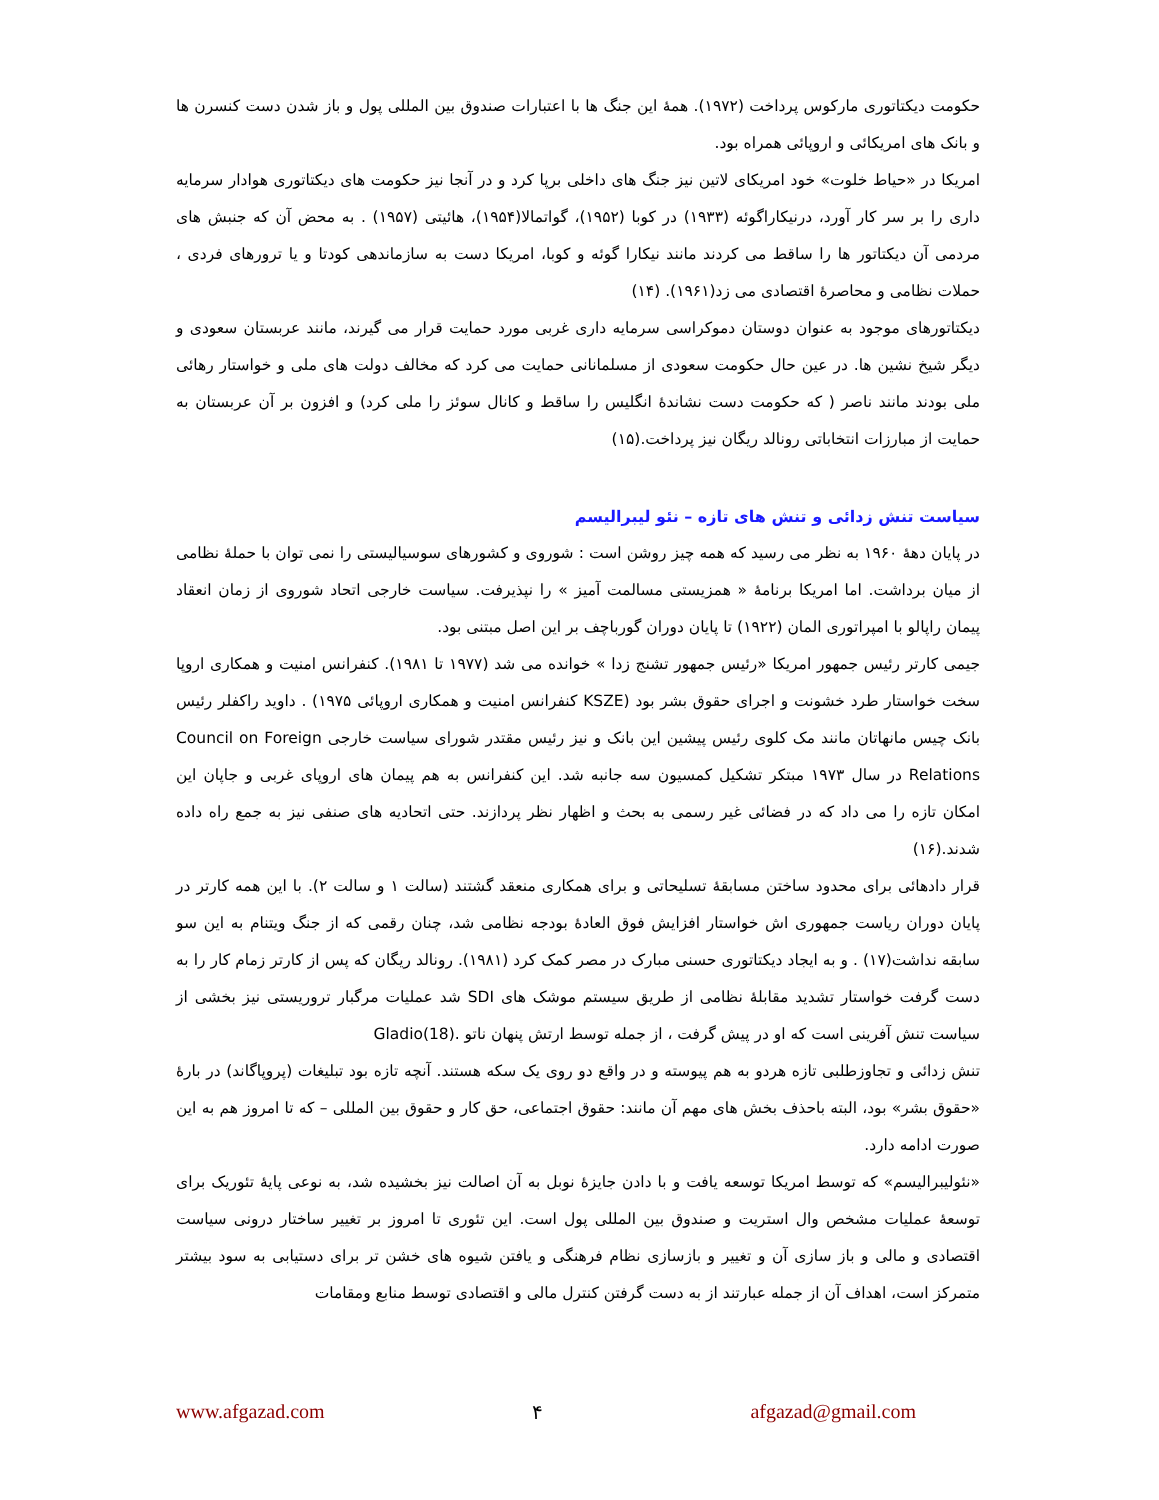حکومت دیکتاتوری مارکوس پرداخت (۱۹۷۲). همهٔ این جنگ ها با اعتبارات صندوق بین المللی پول و باز شدن دست کنسرن ها و بانک های امریکائی و اروپائی همراه بود.
امریکا در «حیاط خلوت» خود امریکای لاتین نیز جنگ های داخلی برپا کرد و در آنجا نیز حکومت های دیکتاتوری هوادار سرمایه داری را بر سر کار آورد، درنیکاراگوئه (۱۹۳۳) در کوبا (۱۹۵۲)، گواتمالا(۱۹۵۴)، هائیتی (۱۹۵۷) . به محض آن که جنبش های مردمی آن دیکتاتور ها را ساقط می کردند مانند نیکارا گوئه و کوبا، امریکا دست به سازماندهی کودتا و یا ترورهای فردی ، حملات نظامی و محاصرهٔ اقتصادی می زد(۱۹۶۱). (۱۴)
دیکتاتورهای موجود به عنوان دوستان دموکراسی سرمایه داری غربی مورد حمایت قرار می گیرند، مانند عربستان سعودی و دیگر شیخ نشین ها. در عین حال حکومت سعودی از مسلمانانی حمایت می کرد که مخالف دولت های ملی و خواستار رهائی ملی بودند مانند ناصر ( که حکومت دست نشاندهٔ انگلیس را ساقط و کانال سوئز را ملی کرد) و افزون بر آن عربستان به حمایت از مبارزات انتخاباتی رونالد ریگان نیز پرداخت.(۱۵)
سیاست تنش زدائی و تنش های تازه – نئو لیبرالیسم
در پایان دههٔ ۱۹۶۰ به نظر می رسید که همه چیز روشن است : شوروی و کشورهای سوسیالیستی را نمی توان با حملهٔ نظامی از میان برداشت. اما امریکا برنامهٔ « همزیستی مسالمت آمیز » را نپذیرفت. سیاست خارجی اتحاد شوروی از زمان انعقاد پیمان راپالو با امپراتوری المان (۱۹۲۲) تا پایان دوران گورباچف بر این اصل مبتنی بود.
جیمی کارتر رئیس جمهور امریکا «رئیس جمهور تشنج زدا » خوانده می شد (۱۹۷۷ تا ۱۹۸۱). کنفرانس امنیت و همکاری اروپا سخت خواستار طرد خشونت و اجرای حقوق بشر بود (KSZE کنفرانس امنیت و همکاری اروپائی ۱۹۷۵) . داوید راکفلر رئیس بانک چیس مانهاتان مانند مک کلوی رئیس پیشین این بانک و نیز رئیس مقتدر شورای سیاست خارجی Council on Foreign Relations در سال ۱۹۷۳ مبتکر تشکیل کمسیون سه جانبه شد. این کنفرانس به هم پیمان های اروپای غربی و جاپان این امکان تازه را می داد که در فضائی غیر رسمی به بحث و اظهار نظر پردازند. حتی اتحادیه های صنفی نیز به جمع راه داده شدند.(۱۶)
قرار دادهائی برای محدود ساختن مسابقهٔ تسلیحاتی و برای همکاری منعقد گشتند (سالت ۱ و سالت ۲). با این همه کارتر در پایان دوران ریاست جمهوری اش خواستار افزایش فوق العادهٔ بودجه نظامی شد، چنان رقمی که از جنگ ویتنام به این سو سابقه نداشت(۱۷) . و به ایجاد دیکتاتوری حسنی مبارک در مصر کمک کرد (۱۹۸۱). رونالد ریگان که پس از کارتر زمام کار را به دست گرفت خواستار تشدید مقابلهٔ نظامی از طریق سیستم موشک های SDI شد عملیات مرگبار تروریستی نیز بخشی از سیاست تنش آفرینی است که او در پیش گرفت ، از جمله توسط ارتش پنهان ناتو .Gladio(18)
تنش زدائی و تجاوزطلبی تازه هردو به هم پیوسته و در واقع دو روی یک سکه هستند. آنچه تازه بود تبلیغات (پروپاگاند) در بارهٔ «حقوق بشر» بود، البته باحذف بخش های مهم آن مانند: حقوق اجتماعی، حق کار و حقوق بین المللی – که تا امروز هم به این صورت ادامه دارد.
«نئولیبرالیسم» که توسط امریکا توسعه یافت و با دادن جایزهٔ نوبل به آن اصالت نیز بخشیده شد، به نوعی پایهٔ تئوریک برای توسعهٔ عملیات مشخص وال استریت و صندوق بین المللی پول است. این تئوری تا امروز بر تغییر ساختار درونی سیاست اقتصادی و مالی و باز سازی آن و تغییر و بازسازی نظام فرهنگی و یافتن شیوه های خشن تر برای دستیابی به سود بیشتر متمرکز است، اهداف آن از جمله عبارتند از به دست گرفتن کنترل مالی و اقتصادی توسط منابع ومقامات
www.afgazad.com ۴ afgazad@gmail.com